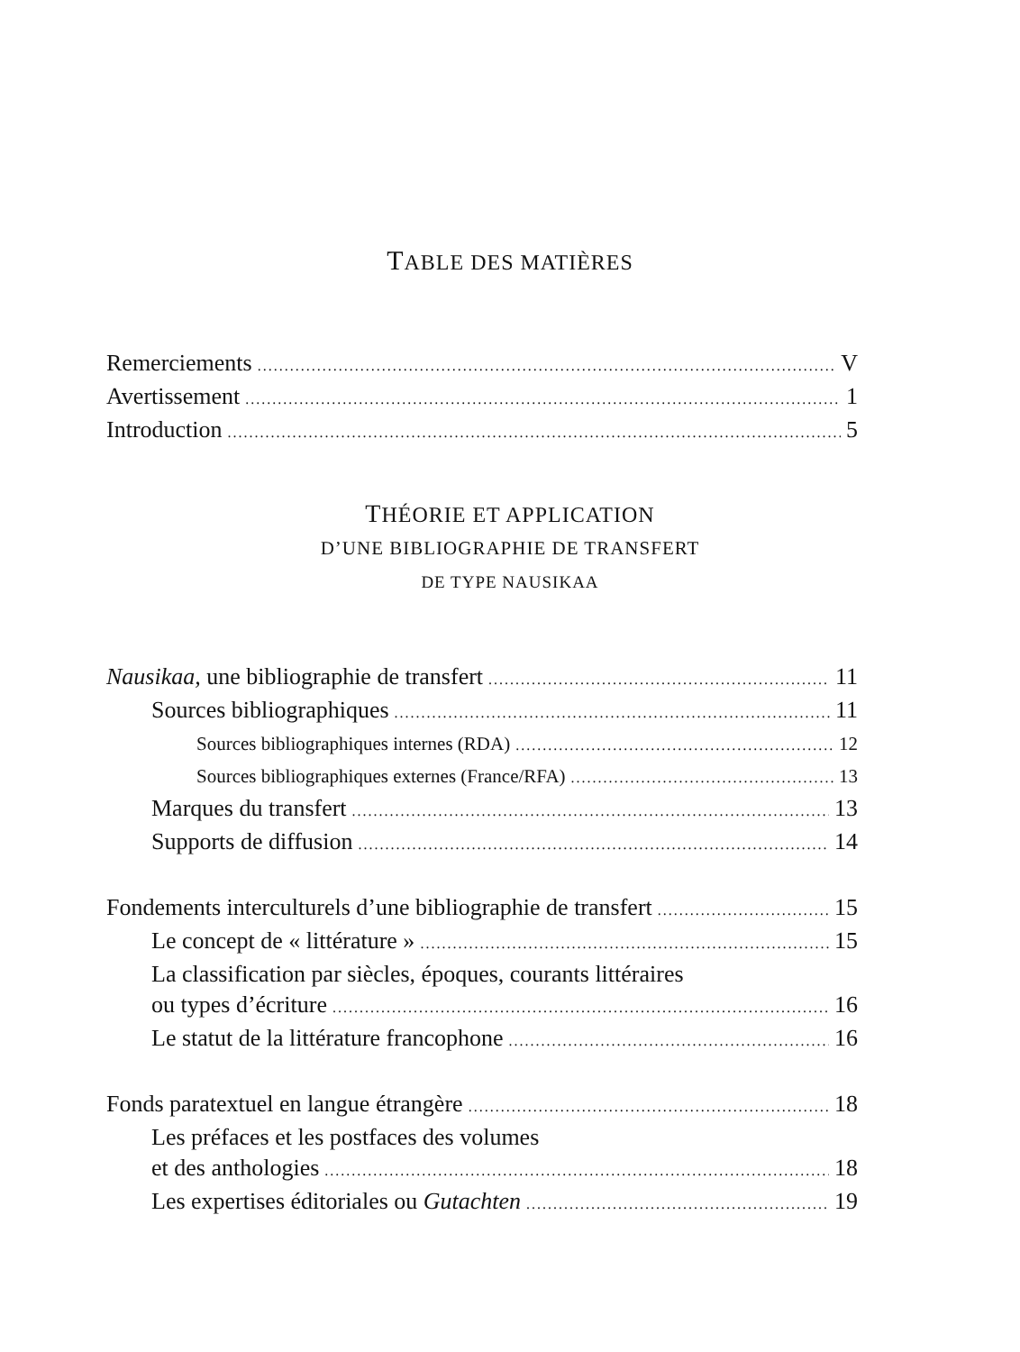TABLE DES MATIÈRES
Remerciements V
Avertissement 1
Introduction 5
THÉORIE ET APPLICATION
D’UNE BIBLIOGRAPHIE DE TRANSFERT
DE TYPE NAUSIKAA
Nausikaa, une bibliographie de transfert 11
Sources bibliographiques 11
Sources bibliographiques internes (RDA) 12
Sources bibliographiques externes (France/RFA) 13
Marques du transfert 13
Supports de diffusion 14
Fondements interculturels d’une bibliographie de transfert 15
Le concept de « littérature » 15
La classification par siècles, époques, courants littéraires
ou types d’écriture 16
Le statut de la littérature francophone 16
Fonds paratextuel en langue étrangère 18
Les préfaces et les postfaces des volumes
et des anthologies 18
Les expertises éditoriales ou Gutachten 19